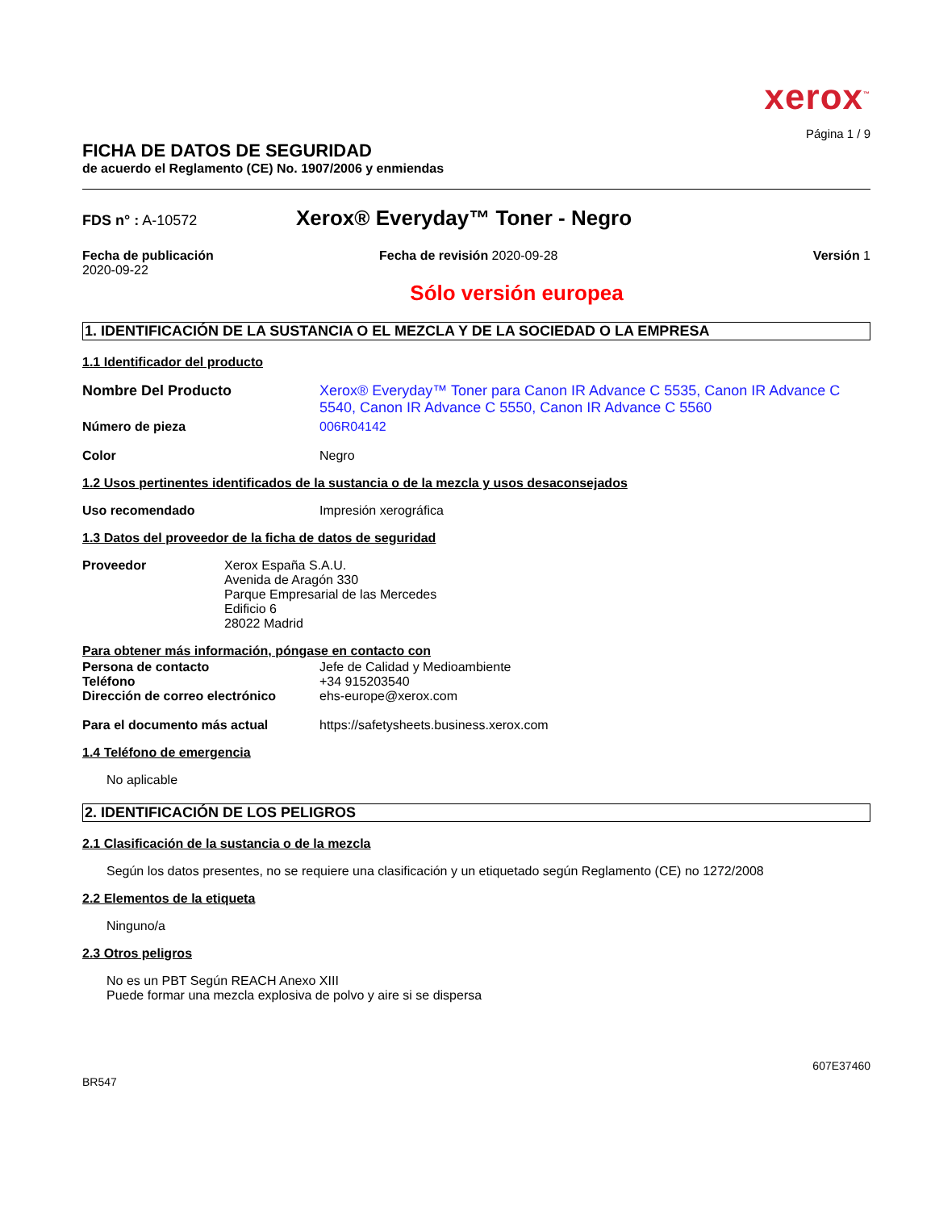xerox<sup>™</sup>
Página 1 / 9
FICHA DE DATOS DE SEGURIDAD
de acuerdo el Reglamento (CE) No. 1907/2006 y enmiendas
FDS n° : A-10572
Xerox® Everyday™ Toner - Negro
Fecha de publicación
2020-09-22
Fecha de revisión 2020-09-28 Versión 1
Sólo versión europea
1. IDENTIFICACIÓN DE LA SUSTANCIA O EL MEZCLA Y DE LA SOCIEDAD O LA EMPRESA
1.1 Identificador del producto
Nombre Del Producto Xerox® Everyday™ Toner para Canon IR Advance C 5535, Canon IR Advance C 5540, Canon IR Advance C 5550, Canon IR Advance C 5560
Número de pieza 006R04142
Color Negro
1.2 Usos pertinentes identificados de la sustancia o de la mezcla y usos desaconsejados
Uso recomendado Impresión xerográfica
1.3 Datos del proveedor de la ficha de datos de seguridad
Proveedor Xerox España S.A.U.
Avenida de Aragón 330
Parque Empresarial de las Mercedes
Edificio 6
28022 Madrid
Para obtener más información, póngase en contacto con
Persona de contacto Jefe de Calidad y Medioambiente
Teléfono +34 915203540
Dirección de correo electrónico
ehs-europe@xerox.com
Para el documento más actual https://safetysheets.business.xerox.com
1.4 Teléfono de emergencia
No aplicable
2. IDENTIFICACIÓN DE LOS PELIGROS
2.1 Clasificación de la sustancia o de la mezcla
Según los datos presentes, no se requiere una clasificación y un etiquetado según Reglamento (CE) no 1272/2008
2.2 Elementos de la etiqueta
Ninguno/a
2.3 Otros peligros
No es un PBT Según REACH Anexo XIII
Puede formar una mezcla explosiva de polvo y aire si se dispersa
607E37460
BR547